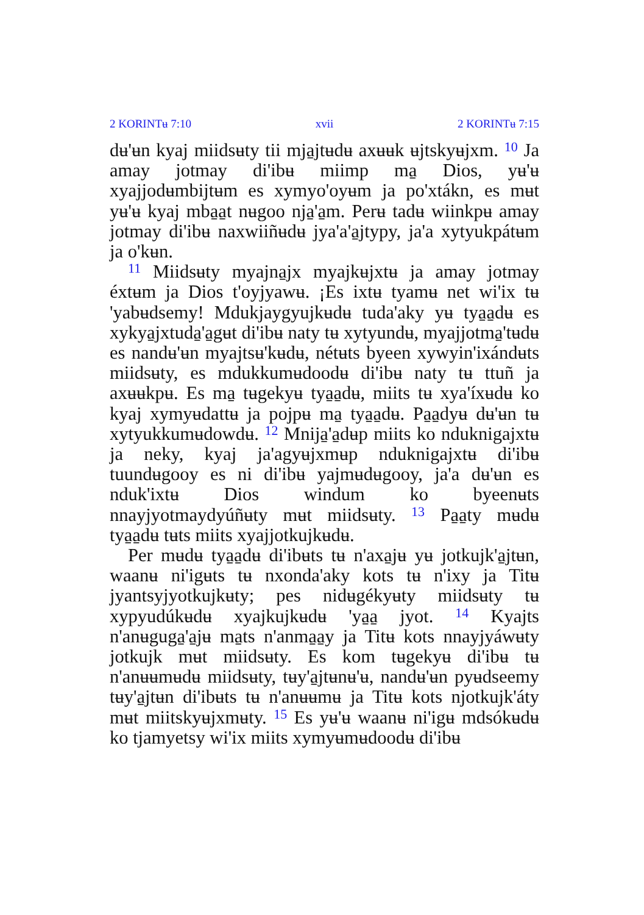2 KORINTʉ 7:10 xvii 2 KORINTʉ 7:15
dʉ'ʉn kyaj miidsʉty tii mja̱jtʉdʉ axʉʉk ʉjtskyʉjxm. <sup>10</sup> Ja amay jotmay di'ibʉ miimp ma̱ Dios, yʉ'ʉ xyajjodʉmbijtʉm es xymyo'oyʉm ja po'xtákn, es mʉt yʉ'ʉ kyaj mba̱a̱t nʉgoo nja̱'a̱m. Perʉ tadʉ wiinkpʉ amay jotmay di'ibʉ naxwiiñʉdʉ jya'a'a̱jtypy, ja'a xytyukpátʉm ja o'kʉn.
<sup>11</sup> Miidsʉty myajna̱jx myajkʉjxtʉ ja amay jotmay éxtʉm ja Dios t'oyjyawʉ. ¡Es ixtʉ tyamʉ net wi'ix tʉ 'yabʉdsemy! Mdukjaygyujkʉdʉ tuda'aky yʉ tya̱a̱dʉ es xykya̱jxtuda̱'a̱gʉt di'ibʉ naty tʉ xytyundʉ, myajjotma̱'tʉdʉ es nandʉ'ʉn myajtsʉ'kʉdʉ, nétʉts byeen xywyin'ixándʉts miidsʉty, es mdukkumʉdoodʉ di'ibʉ naty tʉ ttuñ ja axʉʉkpʉ. Es ma̱ tʉgekyʉ tya̱a̱dʉ, miits tʉ xya'íxʉdʉ ko kyaj xymyʉdattʉ ja pojpʉ ma̱ tya̱a̱dʉ. Pa̱a̱dyʉ dʉ'ʉn tʉ xytyukkumʉdowdʉ. <sup>12</sup> Mnija̱'a̱dʉp miits ko nduknigajxtʉ ja neky, kyaj ja'agyʉjxmʉp nduknigajxtʉ di'ibʉ tuundʉgooy es ni di'ibʉ yajmʉdʉgooy, ja'a dʉ'ʉn es nduk'ixtʉ Dios windum ko byeenʉts nnayjyotmaydyúñʉty mʉt miidsʉty. <sup>13</sup> Pa̱a̱ty mʉdʉ tya̱a̱dʉ tʉts miits xyajjotkujkʉdʉ.
Per mʉdʉ tya̱a̱dʉ di'ibʉts tʉ n'axa̱jʉ yʉ jotkujk'a̱jtʉn, waanʉ ni'igʉts tʉ nxonda'aky kots tʉ n'ixy ja Titʉ jyantsyjyotkujkʉty; pes nidʉgékyʉty miidsʉty tʉ xypyudúkʉdʉ xyajkujkʉdʉ 'ya̱a̱ jyot. <sup>14</sup> Kyajts n'anʉguga̱'a̱jʉ ma̱ts n'anma̱a̱y ja Titʉ kots nnayjyáwʉty jotkujk mʉt miidsʉty. Es kom tʉgekyʉ di'ibʉ tʉ n'anʉʉmʉdʉ miidsʉty, tʉy'a̱jtʉnʉ'ʉ, nandʉ'ʉn pyʉdseemy tʉy'a̱jtʉn di'ibʉts tʉ n'anʉʉmʉ ja Titʉ kots njotkujk'áty mʉt miitskyʉjxmʉty. <sup>15</sup> Es yʉ'ʉ waanʉ ni'igʉ mdsókʉdʉ ko tjamyetsy wi'ix miits xymyʉmʉdoodʉ di'ibʉ